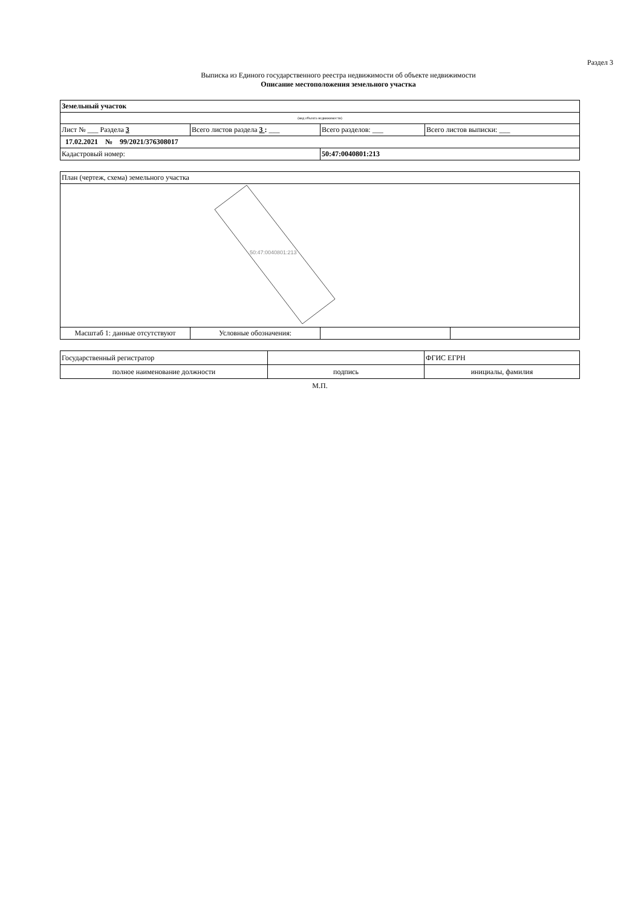Раздел 3
Выписка из Единого государственного реестра недвижимости об объекте недвижимости
Описание местоположения земельного участка
| Земельный участок | | | |
| (вид объекта недвижимости) | | | |
| Лист № ___ Раздела 3 | Всего листов раздела 3 : ___ | Всего разделов: ___ | Всего листов выписки: ___ |
| 17.02.2021 № 99/2021/376308017 | | | |
| Кадастровый номер: | | 50:47:0040801:213 | |
| План (чертеж, схема) земельного участка | | | |
| 50:47:0040801:213 | | | |
| Масштаб 1: данные отсутствуют | Условные обозначения: | | |
| Государственный регистратор | | ФГИС ЕГРН |
| полное наименование должности | подпись | инициалы, фамилия |
М.П.